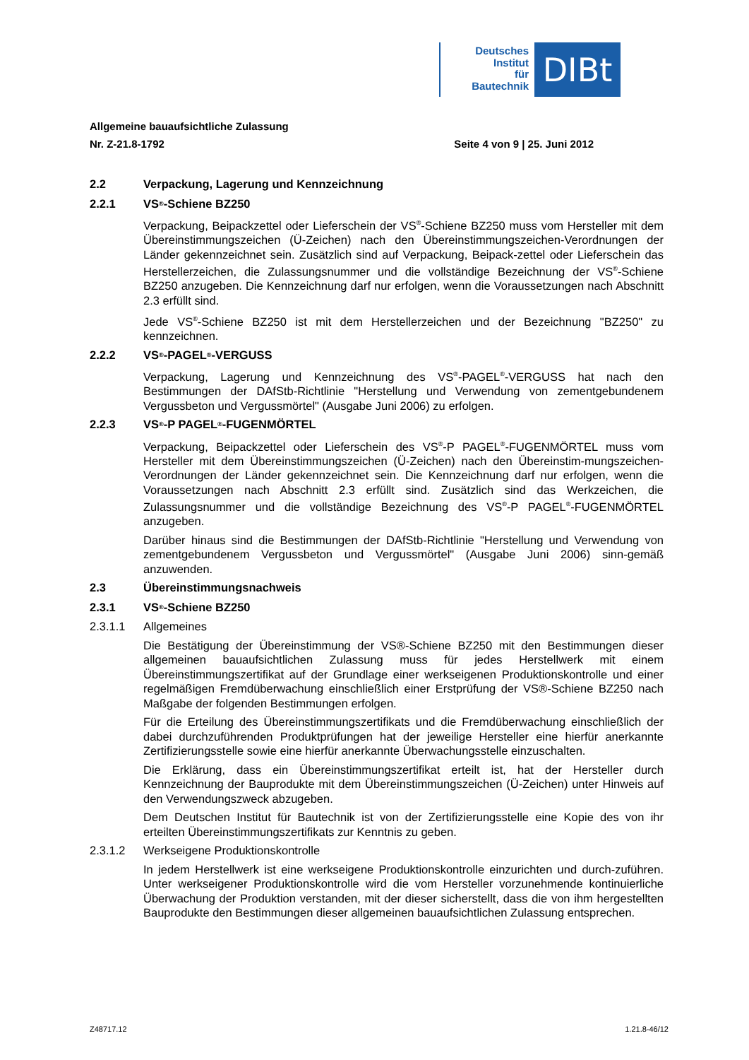Deutsches
Institut
für
Bautechnik
DIBt
Allgemeine bauaufsichtliche Zulassung
Nr. Z-21.8-1792 Seite 4 von 9 | 25. Juni 2012
2.2 Verpackung, Lagerung und Kennzeichnung
2.2.1 VS<sup>®</sup>-Schiene BZ250
Verpackung, Beipackzettel oder Lieferschein der VS<sup>®</sup>-Schiene BZ250 muss vom Hersteller mit dem Übereinstimmungszeichen (Ü-Zeichen) nach den Übereinstimmungszeichen-Verordnungen der Länder gekennzeichnet sein. Zusätzlich sind auf Verpackung, Beipack-zettel oder Lieferschein das Herstellerzeichen, die Zulassungsnummer und die vollständige Bezeichnung der VS<sup>®</sup>-Schiene BZ250 anzugeben. Die Kennzeichnung darf nur erfolgen, wenn die Voraussetzungen nach Abschnitt 2.3 erfüllt sind.
Jede VS<sup>®</sup>-Schiene BZ250 ist mit dem Herstellerzeichen und der Bezeichnung "BZ250" zu kennzeichnen.
2.2.2 VS<sup>®</sup>-PAGEL<sup>®</sup>-VERGUSS
Verpackung, Lagerung und Kennzeichnung des VS<sup>®</sup>-PAGEL<sup>®</sup>-VERGUSS hat nach den Bestimmungen der DAfStb-Richtlinie "Herstellung und Verwendung von zementgebundenem Vergussbeton und Vergussmörtel" (Ausgabe Juni 2006) zu erfolgen.
2.2.3 VS<sup>®</sup>-P PAGEL<sup>®</sup>-FUGENMÖRTEL
Verpackung, Beipackzettel oder Lieferschein des VS<sup>®</sup>-P PAGEL<sup>®</sup>-FUGENMÖRTEL muss vom Hersteller mit dem Übereinstimmungszeichen (Ü-Zeichen) nach den Übereinstim-mungszeichen-Verordnungen der Länder gekennzeichnet sein. Die Kennzeichnung darf nur erfolgen, wenn die Voraussetzungen nach Abschnitt 2.3 erfüllt sind. Zusätzlich sind das Werkzeichen, die Zulassungsnummer und die vollständige Bezeichnung des VS<sup>®</sup>-P PAGEL<sup>®</sup>-FUGENMÖRTEL anzugeben.
Darüber hinaus sind die Bestimmungen der DAfStb-Richtlinie "Herstellung und Verwendung von zementgebundenem Vergussbeton und Vergussmörtel" (Ausgabe Juni 2006) sinn-gemäß anzuwenden.
2.3 Übereinstimmungsnachweis
2.3.1 VS<sup>®</sup>-Schiene BZ250
2.3.1.1 Allgemeines
Die Bestätigung der Übereinstimmung der VS®-Schiene BZ250 mit den Bestimmungen dieser allgemeinen bauaufsichtlichen Zulassung muss für jedes Herstellwerk mit einem Übereinstimmungszertifikat auf der Grundlage einer werkseigenen Produktionskontrolle und einer regelmäßigen Fremdüberwachung einschließlich einer Erstprüfung der VS®-Schiene BZ250 nach Maßgabe der folgenden Bestimmungen erfolgen.
Für die Erteilung des Übereinstimmungszertifikats und die Fremdüberwachung einschließlich der dabei durchzuführenden Produktprüfungen hat der jeweilige Hersteller eine hierfür anerkannte Zertifizierungsstelle sowie eine hierfür anerkannte Überwachungsstelle einzuschalten.
Die Erklärung, dass ein Übereinstimmungszertifikat erteilt ist, hat der Hersteller durch Kennzeichnung der Bauprodukte mit dem Übereinstimmungszeichen (Ü-Zeichen) unter Hinweis auf den Verwendungszweck abzugeben.
Dem Deutschen Institut für Bautechnik ist von der Zertifizierungsstelle eine Kopie des von ihr erteilten Übereinstimmungszertifikats zur Kenntnis zu geben.
2.3.1.2 Werkseigene Produktionskontrolle
In jedem Herstellwerk ist eine werkseigene Produktionskontrolle einzurichten und durch-zuführen. Unter werkseigener Produktionskontrolle wird die vom Hersteller vorzunehmende kontinuierliche Überwachung der Produktion verstanden, mit der dieser sicherstellt, dass die von ihm hergestellten Bauprodukte den Bestimmungen dieser allgemeinen bauaufsichtlichen Zulassung entsprechen.
Z48717.12 1.21.8-46/12